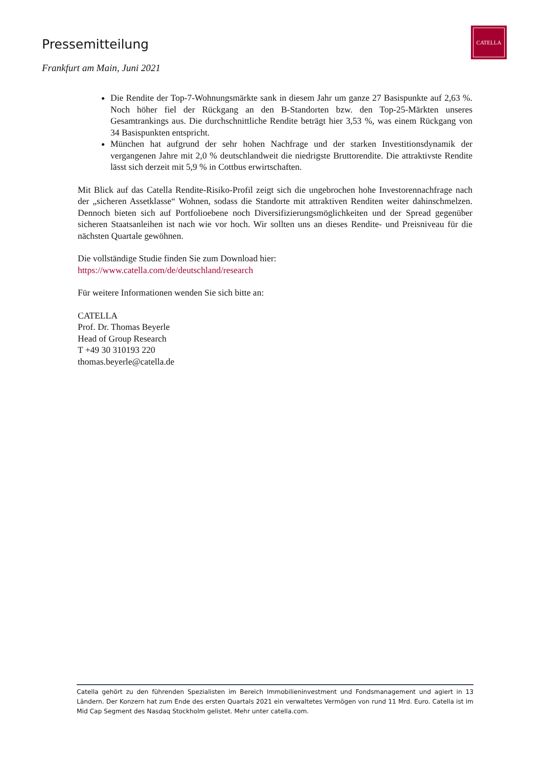Pressemitteilung
CATELLA
Frankfurt am Main, Juni 2021
Die Rendite der Top-7-Wohnungsmärkte sank in diesem Jahr um ganze 27 Basispunkte auf 2,63 %. Noch höher fiel der Rückgang an den B-Standorten bzw. den Top-25-Märkten unseres Gesamtrankings aus. Die durchschnittliche Rendite beträgt hier 3,53 %, was einem Rückgang von 34 Basispunkten entspricht.
München hat aufgrund der sehr hohen Nachfrage und der starken Investitionsdynamik der vergangenen Jahre mit 2,0 % deutschlandweit die niedrigste Bruttorendite. Die attraktivste Rendite lässt sich derzeit mit 5,9 % in Cottbus erwirtschaften.
Mit Blick auf das Catella Rendite-Risiko-Profil zeigt sich die ungebrochen hohe Investoren­nachfrage nach der „sicheren Assetklasse“ Wohnen, sodass die Standorte mit attraktiven Renditen weiter dahinschmelzen. Dennoch bieten sich auf Portfolioebene noch Diversifizierungs­möglichkeiten und der Spread gegenüber sicheren Staatsanleihen ist nach wie vor hoch. Wir sollten uns an dieses Rendite- und Preisniveau für die nächsten Quartale gewöhnen.
Die vollständige Studie finden Sie zum Download hier:
https://www.catella.com/de/deutschland/research
Für weitere Informationen wenden Sie sich bitte an:
CATELLA
Prof. Dr. Thomas Beyerle
Head of Group Research
T +49 30 310193 220
thomas.beyerle@catella.de
Catella gehört zu den führenden Spezialisten im Bereich Immobilieninvestment und Fondsmanagement und agiert in 13 Ländern. Der Konzern hat zum Ende des ersten Quartals 2021 ein verwaltetes Vermögen von rund 11 Mrd. Euro. Catella ist im Mid Cap Segment des Nasdaq Stockholm gelistet. Mehr unter catella.com.